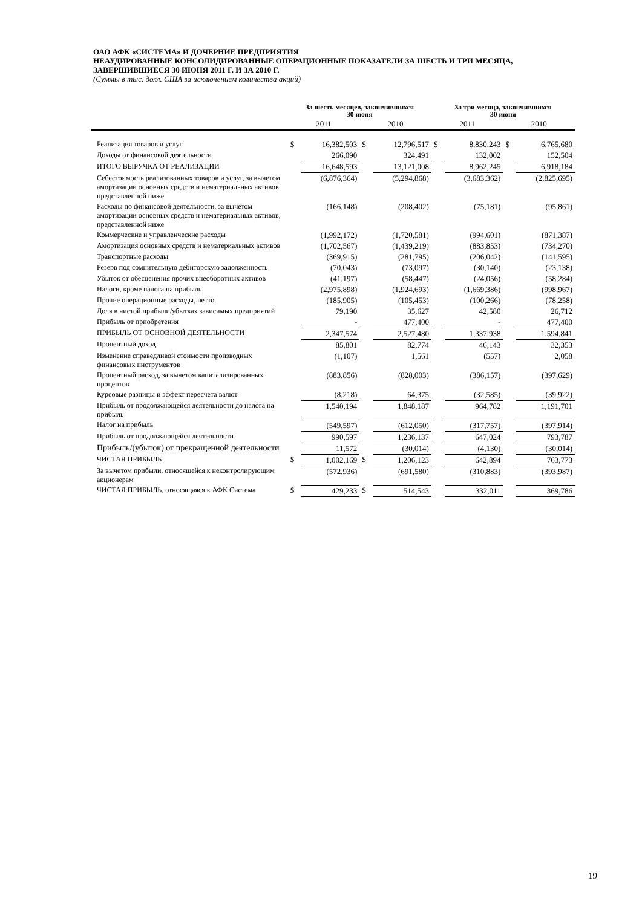ОАО АФК «СИСТЕМА» И ДОЧЕРНИЕ ПРЕДПРИЯТИЯ
НЕАУДИРОВАННЫЕ КОНСОЛИДИРОВАННЫЕ ОПЕРАЦИОННЫЕ ПОКАЗАТЕЛИ ЗА ШЕСТЬ И ТРИ МЕСЯЦА, ЗАВЕРШИВШИЕСЯ 30 ИЮНЯ 2011 Г. И ЗА 2010 Г.
(Суммы в тыс. долл. США за исключением количества акций)
| | За шесть месяцев, закончившихся 30 июня | | | | За три месяца, закончившихся 30 июня | | | |
| | 2011 | | 2010 | | 2011 | | 2010 | |
| Реализация товаров и услуг | $ | 16,382,503 | $ | 12,796,517 | $ | 8,830,243 | $ | 6,765,680 |
| Доходы от финансовой деятельности | | 266,090 | | 324,491 | | 132,002 | | 152,504 |
| ИТОГО ВЫРУЧКА ОТ РЕАЛИЗАЦИИ | | 16,648,593 | | 13,121,008 | | 8,962,245 | | 6,918,184 |
| Себестоимость реализованных товаров и услуг, за вычетом амортизации основных средств и нематериальных активов, представленной ниже | | (6,876,364) | | (5,294,868) | | (3,683,362) | | (2,825,695) |
| Расходы по финансовой деятельности, за вычетом амортизации основных средств и нематериальных активов, представленной ниже | | (166,148) | | (208,402) | | (75,181) | | (95,861) |
| Коммерческие и управленческие расходы | | (1,992,172) | | (1,720,581) | | (994,601) | | (871,387) |
| Амортизация основных средств и нематериальных активов | | (1,702,567) | | (1,439,219) | | (883,853) | | (734,270) |
| Транспортные расходы | | (369,915) | | (281,795) | | (206,042) | | (141,595) |
| Резерв под сомнительную дебиторскую задолженность | | (70,043) | | (73,097) | | (30,140) | | (23,138) |
| Убыток от обесценения прочих внеоборотных активов | | (41,197) | | (58,447) | | (24,056) | | (58,284) |
| Налоги, кроме налога на прибыль | | (2,975,898) | | (1,924,693) | | (1,669,386) | | (998,967) |
| Прочие операционные расходы, нетто | | (185,905) | | (105,453) | | (100,266) | | (78,258) |
| Доля в чистой прибыли/убытках зависимых предприятий | | 79,190 | | 35,627 | | 42,580 | | 26,712 |
| Прибыль от приобретения | | - | | 477,400 | | - | | 477,400 |
| ПРИБЫЛЬ ОТ ОСНОВНОЙ ДЕЯТЕЛЬНОСТИ | | 2,347,574 | | 2,527,480 | | 1,337,938 | | 1,594,841 |
| Процентный доход | | 85,801 | | 82,774 | | 46,143 | | 32,353 |
| Изменение справедливой стоимости производных финансовых инструментов | | (1,107) | | 1,561 | | (557) | | 2,058 |
| Процентный расход, за вычетом капитализированных процентов | | (883,856) | | (828,003) | | (386,157) | | (397,629) |
| Курсовые разницы и эффект пересчета валют | | (8,218) | | 64,375 | | (32,585) | | (39,922) |
| Прибыль от продолжающейся деятельности до налога на прибыль | | 1,540,194 | | 1,848,187 | | 964,782 | | 1,191,701 |
| Налог на прибыль | | (549,597) | | (612,050) | | (317,757) | | (397,914) |
| Прибыль от продолжающейся деятельности | | 990,597 | | 1,236,137 | | 647,024 | | 793,787 |
| Прибыль/(убыток) от прекращенной деятельности | | 11,572 | | (30,014) | | (4,130) | | (30,014) |
| ЧИСТАЯ ПРИБЫЛЬ | $ | 1,002,169 | $ | 1,206,123 | | 642,894 | | 763,773 |
| За вычетом прибыли, относящейся к неконтролирующим акционерам | | (572,936) | | (691,580) | | (310,883) | | (393,987) |
| ЧИСТАЯ ПРИБЫЛЬ, относящаяся к АФК Система | $ | 429,233 | $ | 514,543 | | 332,011 | | 369,786 |
19